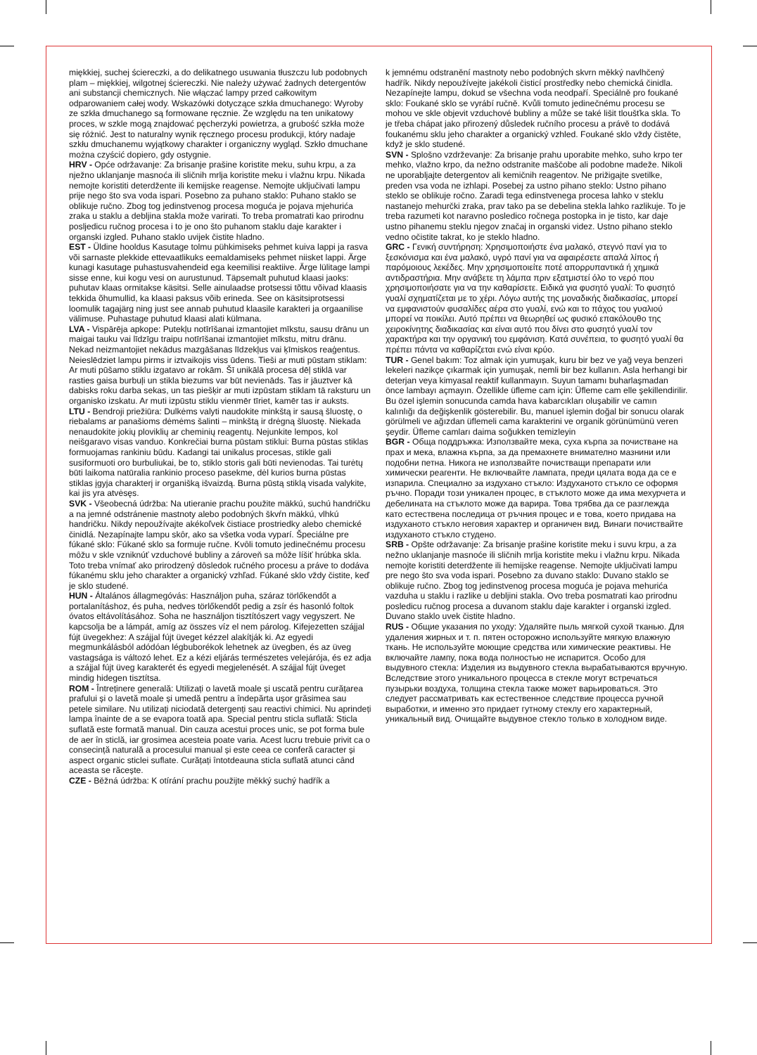miękkiej, suchej ściereczki, a do delikatnego usuwania tłuszczu lub podobnych plam – miękkiej, wilgotnej ściereczki. Nie należy używać żadnych detergentów ani substancji chemicznych. Nie włączać lampy przed całkowitym odparowaniem całej wody. Wskazówki dotyczące szkła dmuchanego: Wyroby ze szkła dmuchanego są formowane ręcznie. Ze względu na ten unikatowy proces, w szkle mogą znajdować pęcherzyki powietrza, a grubość szkła może się różnić. Jest to naturalny wynik ręcznego procesu produkcji, który nadaje szkłu dmuchanemu wyjątkowy charakter i organiczny wygląd. Szkło dmuchane można czyścić dopiero, gdy ostygnie.
HRV - Opće održavanje: Za brisanje prašine koristite meku, suhu krpu, a za nježno uklanjanje masnoća ili sličnih mrlja koristite meku i vlažnu krpu. Nikada nemojte koristiti deterdžente ili kemijske reagense. Nemojte uključivati lampu prije nego što sva voda ispari. Posebno za puhano staklo: Puhano staklo se oblikuje ručno. Zbog tog jedinstvenog procesa moguća je pojava mjehurića zraka u staklu a debljina stakla može varirati. To treba promatrati kao prirodnu posljedicu ručnog procesa i to je ono što puhanom staklu daje karakter i organski izgled. Puhano staklo uvijek čistite hladno.
EST - Üldine hooldus Kasutage tolmu pühkimiseks pehmet kuiva lappi ja rasva või sarnaste plekkide ettevaatlikuks eemaldamiseks pehmet niisket lappi. Ärge kunagi kasutage puhastusvahendeid ega keemilisi reaktiive. Ärge lülitage lampi sisse enne, kui kogu vesi on aurustunud. Täpsemalt puhutud klaasi jaoks: puhutav klaas ormitakse käsitsi. Selle ainulaadse protsessi tõttu võivad klaasis tekkida õhumullid, ka klaasi paksus võib erineda. See on käsitsiprotsessi loomulik tagajärg ning just see annab puhutud klaasile karakteri ja orgaanilise välimuse. Puhastage puhutud klaasi alati külmana.
LVA - Vispārēja apkope: Putekļu notīrīšanai izmantojiet mīkstu, sausu drānu un maigai tauku vai līdzīgu traipu notīrīšanai izmantojiet mīkstu, mitru drānu. Nekad neizmantojiet nekādus mazgāšanas līdzekļus vai ķīmiskos reaģentus. Neieslēdziet lampu pirms ir iztvaikojis viss ūdens. Tieši ar muti pūstam stiklam: Ar muti pūšamo stiklu izgatavo ar rokām. Šī unikālā procesa dēļ stiklā var rasties gaisa burbuļi un stikla biezums var būt nevienāds. Tas ir jāuztver kā dabisks roku darba sekas, un tas piešķir ar muti izpūstam stiklam tā raksturu un organisko izskatu. Ar muti izpūstu stiklu vienmēr tīriet, kamēr tas ir auksts.
LTU - Bendroji priežiūra: Dulkėms valyti naudokite minkštą ir sausą šluostę, o riebalams ar panašioms dėmėms šalinti – minkštą ir drėgną šluostę. Niekada nenaudokite jokių ploviklių ar cheminių reagentų. Nejunkite lempos, kol neišgaravo visas vanduo. Konkrečiai burna pūstam stiklui: Burna pūstas stiklas formuojamas rankiniu būdu. Kadangi tai unikalus procesas, stikle gali susiformuoti oro burbuliukai, be to, stiklo storis gali būti nevienodas. Tai turėtų būti laikoma natūralia rankinio proceso pasekme, dėl kurios burna pūstas stiklas įgyja charakterį ir organišką išvaizdą. Burna pūstą stiklą visada valykite, kai jis yra atvėsęs.
SVK - Všeobecná údržba: Na utieranie prachu použite mäkkú, suchú handričku a na jemné odstránenie mastnoty alebo podobných škvŕn mäkkú, vlhkú handričku. Nikdy nepoužívajte akékoľvek čistiace prostriedky alebo chemické činidlá. Nezapínajte lampu skôr, ako sa všetka voda vyparí. Špeciálne pre fúkané sklo: Fúkané sklo sa formuje ručne. Kvôli tomuto jedinečnému procesu môžu v skle vzniknúť vzduchové bubliny a zároveň sa môže líšiť hrúbka skla. Toto treba vnímať ako prirodzený dôsledok ručného procesu a práve to dodáva fúkanému sklu jeho charakter a organický vzhľad. Fúkané sklo vždy čistite, keď je sklo studené.
HUN - Általános állagmegóvás: Használjon puha, száraz törlőkendőt a portalanításhoz, és puha, nedves törlőkendőt pedig a zsír és hasonló foltok óvatos eltávolításához. Soha ne használjon tisztítószert vagy vegyszert. Ne kapcsolja be a lámpát, amíg az összes víz el nem párolog. Kifejezetten szájjal fújt üvegekhez: A szájjal fújt üveget kézzel alakítják ki. Az egyedi megmunkálásból adódóan légbuborékok lehetnek az üvegben, és az üveg vastagsága is változó lehet. Ez a kézi eljárás természetes velejárója, és ez adja a szájjal fújt üveg karakterét és egyedi megjelenését. A szájjal fújt üveget mindig hidegen tisztítsa.
ROM - Întreținere generală: Utilizați o lavetă moale și uscată pentru curățarea prafului și o lavetă moale și umedă pentru a îndepărta ușor grăsimea sau petele similare. Nu utilizați niciodată detergenți sau reactivi chimici. Nu aprindeți lampa înainte de a se evapora toată apa. Special pentru sticla suflată: Sticla suflată este formată manual. Din cauza acestui proces unic, se pot forma bule de aer în sticlă, iar grosimea acesteia poate varia. Acest lucru trebuie privit ca o consecință naturală a procesului manual și este ceea ce conferă caracter și aspect organic sticlei suflate. Curățați întotdeauna sticla suflată atunci când aceasta se răcește.
CZE - Běžná údržba: K otírání prachu použijte měkký suchý hadřík a
k jemnému odstranění mastnoty nebo podobných skvrn měkký navlhčený hadřík. Nikdy nepoužívejte jakékoli čisticí prostředky nebo chemická činidla. Nezapínejte lampu, dokud se všechna voda neodpaří. Speciálně pro foukané sklo: Foukané sklo se vyrábí ručně. Kvůli tomuto jedinečnému procesu se mohou ve skle objevit vzduchové bubliny a může se také lišit tloušťka skla. To je třeba chápat jako přirozený důsledek ručního procesu a právě to dodává foukanému sklu jeho charakter a organický vzhled. Foukané sklo vždy čistěte, když je sklo studené.
SVN - Splošno vzdrževanje: Za brisanje prahu uporabite mehko, suho krpo ter mehko, vlažno krpo, da nežno odstranite maščobe ali podobne madeže. Nikoli ne uporabljajte detergentov ali kemičnih reagentov. Ne prižigajte svetilke, preden vsa voda ne izhlapi. Posebej za ustno pihano steklo: Ustno pihano steklo se oblikuje ročno. Zaradi tega edinstvenega procesa lahko v steklu nastanejo mehurčki zraka, prav tako pa se debelina stekla lahko razlikuje. To je treba razumeti kot naravno posledico ročnega postopka in je tisto, kar daje ustno pihanemu steklu njegov značaj in organski videz. Ustno pihano steklo vedno očistite takrat, ko je steklo hladno.
GRC - Γενική συντήρηση: Χρησιμοποιήστε ένα μαλακό, στεγνό πανί για το ξεσκόνισμα και ένα μαλακό, υγρό πανί για να αφαιρέσετε απαλά λίπος ή παρόμοιους λεκέδες. Μην χρησιμοποιείτε ποτέ απορρυπαντικά ή χημικά αντιδραστήρια. Μην ανάβετε τη λάμπα πριν εξατμιστεί όλο το νερό που χρησιμοποιήσατε για να την καθαρίσετε. Ειδικά για φυσητό γυαλί: Το φυσητό γυαλί σχηματίζεται με το χέρι. Λόγω αυτής της μοναδικής διαδικασίας, μπορεί να εμφανιστούν φυσαλίδες αέρα στο γυαλί, ενώ και το πάχος του γυαλιού μπορεί να ποικίλει. Αυτό πρέπει να θεωρηθεί ως φυσικό επακόλουθο της χειροκίνητης διαδικασίας και είναι αυτό που δίνει στο φυσητό γυαλί τον χαρακτήρα και την οργανική του εμφάνιση. Κατά συνέπεια, το φυσητό γυαλί θα πρέπει πάντα να καθαρίζεται ενώ είναι κρύο.
TUR - Genel bakım: Toz almak için yumuşak, kuru bir bez ve yağ veya benzeri lekeleri nazikçe çıkarmak için yumuşak, nemli bir bez kullanın. Asla herhangi bir deterjan veya kimyasal reaktif kullanmayın. Suyun tamamı buharlaşmadan önce lambayı açmayın. Özellikle üfleme cam için: Üfleme cam elle şekillendirilir. Bu özel işlemin sonucunda camda hava kabarcıkları oluşabilir ve camın kalınlığı da değişkenlik gösterebilir. Bu, manuel işlemin doğal bir sonucu olarak görülmeli ve ağızdan üflemeli cama karakterini ve organik görünümünü veren şeydir. Üfleme camları daima soğukken temizleyin
BGR - Обща поддръжка: Използвайте мека, суха кърпа за почистване на прах и мека, влажна кърпа, за да премахнете внимателно мазнини или подобни петна. Никога не използвайте почистващи препарати или химически реагенти. Не включвайте лампата, преди цялата вода да се е изпарила. Специално за издухано стъкло: Издуханото стъкло се оформя ръчно. Поради този уникален процес, в стъклото може да има мехурчета и дебелината на стъклото може да варира. Това трябва да се разглежда като естествена последица от ръчния процес и е това, което придава на издуханото стъкло неговия характер и органичен вид. Винаги почиствайте издуханото стъкло студено.
SRB - Opšte održavanje: Za brisanje prašine koristite meku i suvu krpu, a za nežno uklanjanje masnoće ili sličnih mrlja koristite meku i vlažnu krpu. Nikada nemojte koristiti deterdžente ili hemijske reagense. Nemojte uključivati lampu pre nego što sva voda ispari. Posebno za duvano staklo: Duvano staklo se oblikuje ručno. Zbog tog jedinstvenog procesa moguća je pojava mehurića vazduha u staklu i razlike u debljini stakla. Ovo treba posmatrati kao prirodnu posledicu ručnog procesa a duvanom staklu daje karakter i organski izgled. Duvano staklo uvek čistite hladno.
RUS - Общие указания по уходу: Удаляйте пыль мягкой сухой тканью. Для удаления жирных и т. п. пятен осторожно используйте мягкую влажную ткань. Не используйте моющие средства или химические реактивы. Не включайте лампу, пока вода полностью не испарится. Особо для выдувного стекла: Изделия из выдувного стекла вырабатываются вручную. Вследствие этого уникального процесса в стекле могут встречаться пузырьки воздуха, толщина стекла также может варьироваться. Это следует рассматривать как естественное следствие процесса ручной выработки, и именно это придает гутному стеклу его характерный, уникальный вид. Очищайте выдувное стекло только в холодном виде.